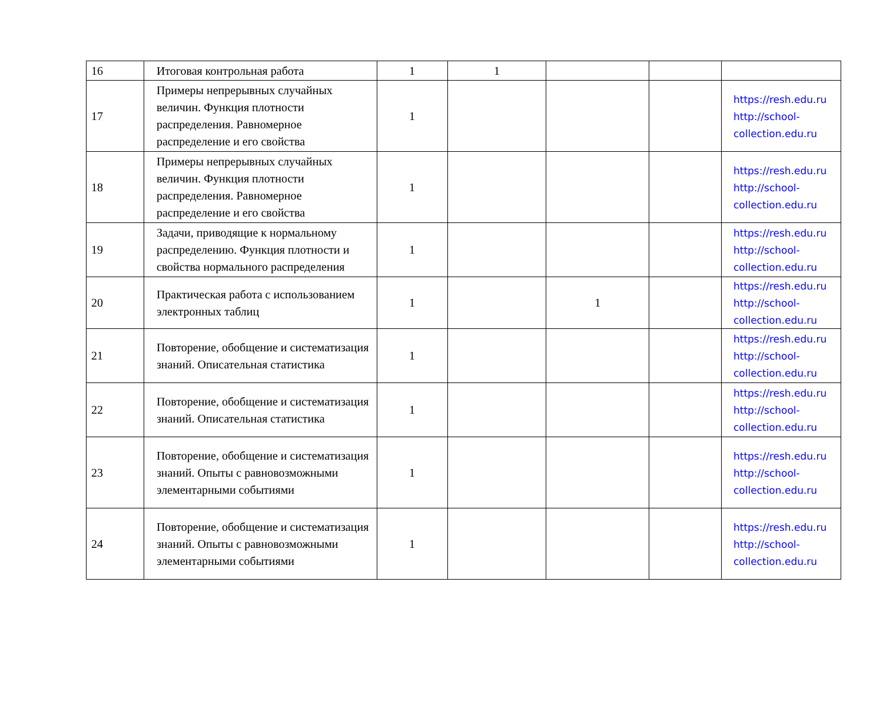| 16 | Итоговая контрольная работа | 1 | 1 | | | |
| 17 | Примеры непрерывных случайных величин. Функция плотности распределения. Равномерное распределение и его свойства | 1 | | | | https://resh.edu.ru http://school-collection.edu.ru |
| 18 | Примеры непрерывных случайных величин. Функция плотности распределения. Равномерное распределение и его свойства | 1 | | | | https://resh.edu.ru http://school-collection.edu.ru |
| 19 | Задачи, приводящие к нормальному распределению. Функция плотности и свойства нормального распределения | 1 | | | | https://resh.edu.ru http://school-collection.edu.ru |
| 20 | Практическая работа с использованием электронных таблиц | 1 | | 1 | | https://resh.edu.ru http://school-collection.edu.ru |
| 21 | Повторение, обобщение и систематизация знаний. Описательная статистика | 1 | | | | https://resh.edu.ru http://school-collection.edu.ru |
| 22 | Повторение, обобщение и систематизация знаний. Описательная статистика | 1 | | | | https://resh.edu.ru http://school-collection.edu.ru |
| 23 | Повторение, обобщение и систематизация знаний. Опыты с равновозможными элементарными событиями | 1 | | | | https://resh.edu.ru http://school-collection.edu.ru |
| 24 | Повторение, обобщение и систематизация знаний. Опыты с равновозможными элементарными событиями | 1 | | | | https://resh.edu.ru http://school-collection.edu.ru |